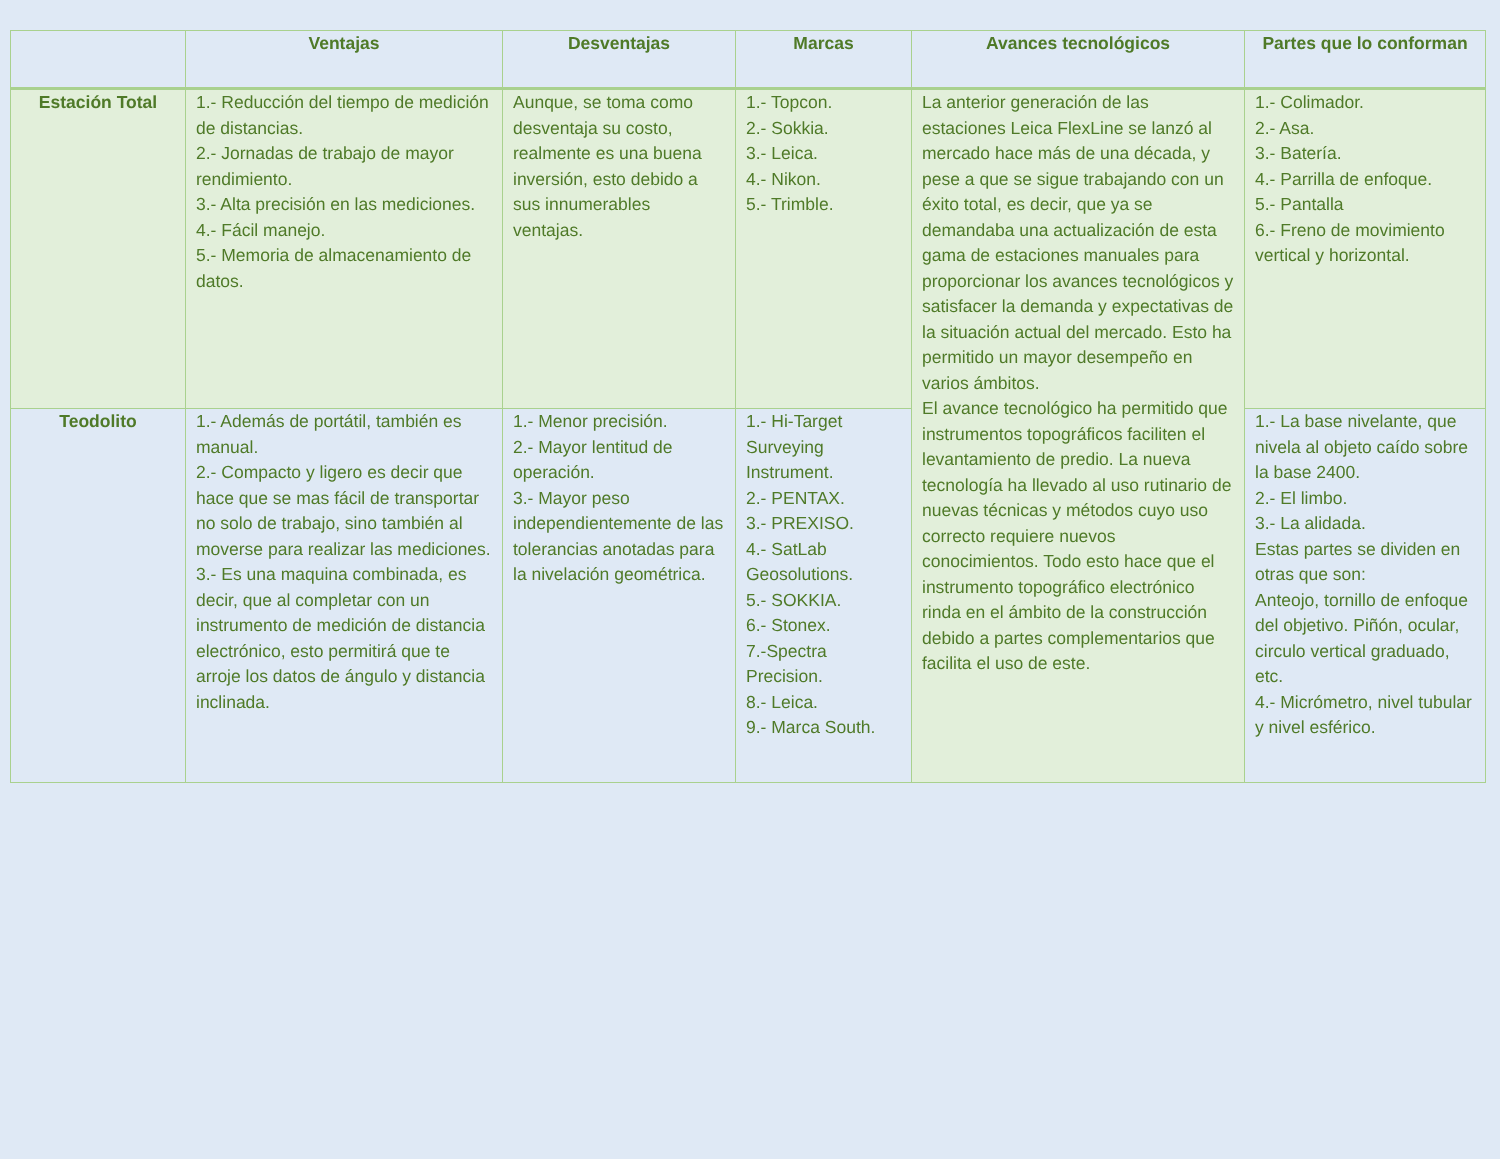| | Ventajas | Desventajas | Marcas | Avances tecnológicos | Partes que lo conforman |
| --- | --- | --- | --- | --- | --- |
| Estación Total | 1.- Reducción del tiempo de medición de distancias. 2.- Jornadas de trabajo de mayor rendimiento. 3.- Alta precisión en las mediciones. 4.- Fácil manejo. 5.- Memoria de almacenamiento de datos. | Aunque, se toma como desventaja su costo, realmente es una buena inversión, esto debido a sus innumerables ventajas. | 1.- Topcon. 2.- Sokkia. 3.- Leica. 4.- Nikon. 5.- Trimble. | La anterior generación de las estaciones Leica FlexLine se lanzó al mercado hace más de una década, y pese a que se sigue trabajando con un éxito total, es decir, que ya se demandaba una actualización de esta gama de estaciones manuales para proporcionar los avances tecnológicos y satisfacer la demanda y expectativas de la situación actual del mercado. Esto ha permitido un mayor desempeño en varios ámbitos. El avance tecnológico ha permitido que instrumentos topográficos faciliten el levantamiento de predio. La nueva tecnología ha llevado al uso rutinario de nuevas técnicas y métodos cuyo uso correcto requiere nuevos conocimientos. Todo esto hace que el instrumento topográfico electrónico rinda en el ámbito de la construcción debido a partes complementarios que facilita el uso de este. | 1.- Colimador. 2.- Asa. 3.- Batería. 4.- Parrilla de enfoque. 5.- Pantalla 6.- Freno de movimiento vertical y horizontal. |
| Teodolito | 1.- Además de portátil, también es manual. 2.- Compacto y ligero es decir que hace que se mas fácil de transportar no solo de trabajo, sino también al moverse para realizar las mediciones. 3.- Es una maquina combinada, es decir, que al completar con un instrumento de medición de distancia electrónico, esto permitirá que te arroje los datos de ángulo y distancia inclinada. | 1.- Menor precisión. 2.- Mayor lentitud de operación. 3.- Mayor peso independientemente de las tolerancias anotadas para la nivelación geométrica. | 1.- Hi-Target Surveying Instrument. 2.- PENTAX. 3.- PREXISO. 4.- SatLab Geosolutions. 5.- SOKKIA. 6.- Stonex. 7.-Spectra Precision. 8.- Leica. 9.- Marca South. | | 1.- La base nivelante, que nivela al objeto caído sobre la base 2400. 2.- El limbo. 3.- La alidada. Estas partes se dividen en otras que son: Anteojo, tornillo de enfoque del objetivo. Piñón, ocular, circulo vertical graduado, etc. 4.- Micrómetro, nivel tubular y nivel esférico. |